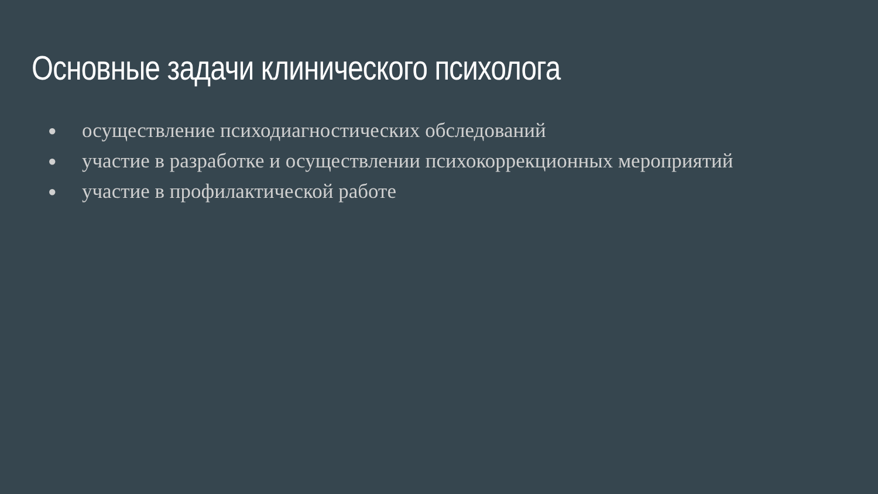Основные задачи клинического психолога
● осуществление психодиагностических обследований
● участие в разработке и осуществлении психокоррекционных мероприятий
● участие в профилактической работе